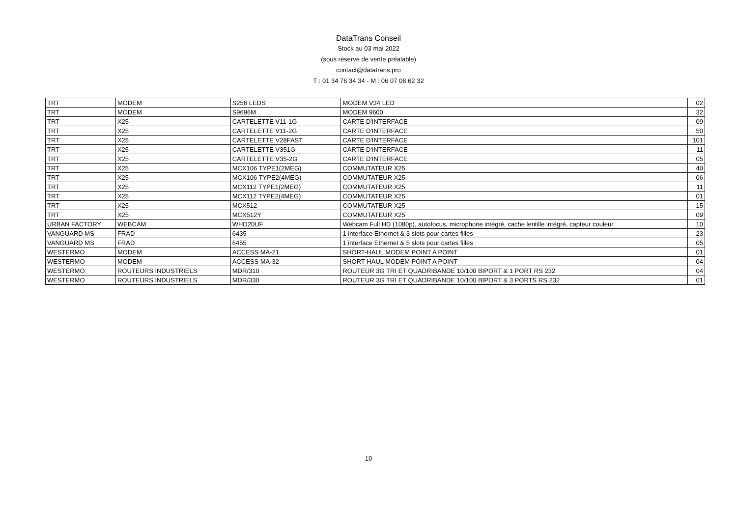DataTrans Conseil
Stock au 03 mai 2022
(sous réserve de vente préalable)
contact@datatrans.pro
T : 01 34 76 34 34 - M : 06 07 08 62 32
| TRT | MODEM | S256 LEDS | MODEM V34 LED | 02 |
| TRT | MODEM | S9696M | MODEM 9600 | 32 |
| TRT | X25 | CARTELETTE V11-1G | CARTE D'INTERFACE | 09 |
| TRT | X25 | CARTELETTE V11-2G | CARTE D'INTERFACE | 50 |
| TRT | X25 | CARTELETTE V28FAST | CARTE D'INTERFACE | 101 |
| TRT | X25 | CARTELETTE V351G | CARTE D'INTERFACE | 11 |
| TRT | X25 | CARTELETTE V35-2G | CARTE D'INTERFACE | 05 |
| TRT | X25 | MCX106 TYPE1(2MEG) | COMMUTATEUR X25 | 40 |
| TRT | X25 | MCX106 TYPE2(4MEG) | COMMUTATEUR X25 | 06 |
| TRT | X25 | MCX112 TYPE1(2MEG) | COMMUTATEUR X25 | 11 |
| TRT | X25 | MCX112 TYPE2(4MEG) | COMMUTATEUR X25 | 01 |
| TRT | X25 | MCX512 | COMMUTATEUR X25 | 15 |
| TRT | X25 | MCX512Y | COMMUTATEUR X25 | 09 |
| URBAN FACTORY | WEBCAM | WHD20UF | Webcam Full HD (1080p), autofocus, microphone intégré, cache lentille intégré, capteur couleur | 10 |
| VANGUARD MS | FRAD | 6435 | 1 interface Ethernet & 3 slots pour cartes filles | 23 |
| VANGUARD MS | FRAD | 6455 | 1 interface Ethernet & 5 slots pour cartes filles | 05 |
| WESTERMO | MODEM | ACCESS MA-21 | SHORT-HAUL MODEM POINT A POINT | 01 |
| WESTERMO | MODEM | ACCESS MA-32 | SHORT-HAUL MODEM POINT A POINT | 04 |
| WESTERMO | ROUTEURS INDUSTRIELS | MDR/310 | ROUTEUR 3G TRI ET QUADRIBANDE 10/100 BIPORT & 1 PORT RS 232 | 04 |
| WESTERMO | ROUTEURS INDUSTRIELS | MDR/330 | ROUTEUR 3G TRI ET QUADRIBANDE 10/100 BIPORT & 3 PORTS RS 232 | 01 |
10